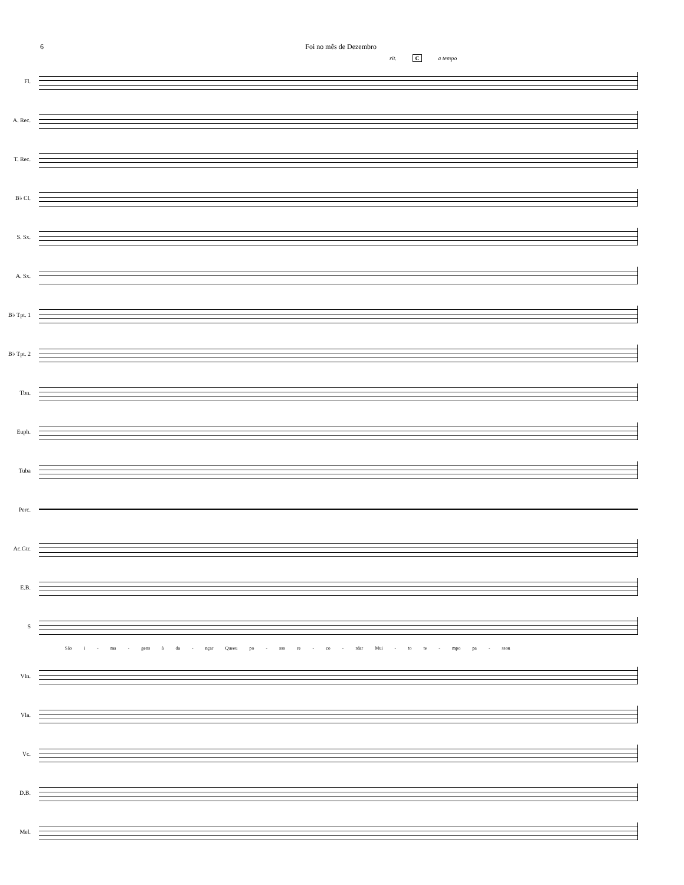6 Foi no mês de Dezembro
rit. C a tempo
Fl.
A. Rec.
T. Rec.
B♭ Cl.
S. Sx.
A. Sx.
B♭ Tpt. 1
B♭ Tpt. 2
Tbn.
Euph.
Tuba
Perc.
Ac.Gtr.
E.B.
S
São i - ma - gens à da - nçar Queeu po - sso re - co - rdar Mui - to te - mpo pa - ssou
Vln.
Vla.
Vc.
D.B.
Mel.